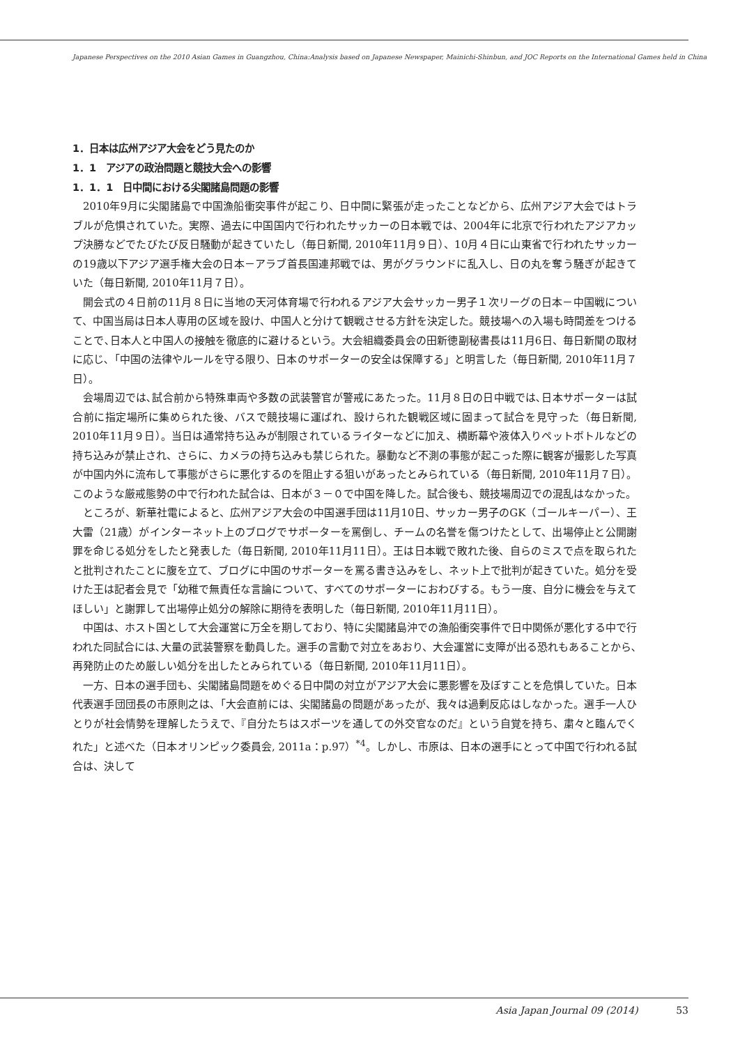Japanese Perspectives on the 2010 Asian Games in Guangzhou, China:Analysis based on Japanese Newspaper, Mainichi-Shinbun, and JOC Reports on the International Games held in China
1．日本は広州アジア大会をどう見たのか
1．1　アジアの政治問題と競技大会への影響
1．1．1　日中間における尖閣諸島問題の影響
2010年9月に尖閣諸島で中国漁船衝突事件が起こり、日中間に緊張が走ったことなどから、広州アジア大会ではトラブルが危惧されていた。実際、過去に中国国内で行われたサッカーの日本戦では、2004年に北京で行われたアジアカップ決勝などでたびたび反日騒動が起きていたし（毎日新聞, 2010年11月９日）、10月４日に山東省で行われたサッカーの19歳以下アジア選手権大会の日本－アラブ首長国連邦戦では、男がグラウンドに乱入し、日の丸を奪う騒ぎが起きていた（毎日新聞, 2010年11月７日）。
開会式の４日前の11月８日に当地の天河体育場で行われるアジア大会サッカー男子１次リーグの日本－中国戦について、中国当局は日本人専用の区域を設け、中国人と分けて観戦させる方針を決定した。競技場への入場も時間差をつけることで､日本人と中国人の接触を徹底的に避けるという。大会組織委員会の田新徳副秘書長は11月6日、毎日新聞の取材に応じ､「中国の法律やルールを守る限り、日本のサポーターの安全は保障する」と明言した（毎日新聞, 2010年11月７日）。
会場周辺では､試合前から特殊車両や多数の武装警官が警戒にあたった。11月８日の日中戦では､日本サポーターは試合前に指定場所に集められた後、バスで競技場に運ばれ、設けられた観戦区域に固まって試合を見守った（毎日新聞, 2010年11月９日）。当日は通常持ち込みが制限されているライターなどに加え、横断幕や液体入りペットボトルなどの持ち込みが禁止され、さらに、カメラの持ち込みも禁じられた。暴動など不測の事態が起こった際に観客が撮影した写真が中国内外に流布して事態がさらに悪化するのを阻止する狙いがあったとみられている（毎日新聞, 2010年11月７日）。このような厳戒態勢の中で行われた試合は、日本が３－０で中国を降した。試合後も、競技場周辺での混乱はなかった。
ところが、新華社電によると、広州アジア大会の中国選手団は11月10日、サッカー男子のGK（ゴールキーパー）、王大雷（21歳）がインターネット上のブログでサポーターを罵倒し、チームの名誉を傷つけたとして、出場停止と公開謝罪を命じる処分をしたと発表した（毎日新聞, 2010年11月11日）。王は日本戦で敗れた後、自らのミスで点を取られたと批判されたことに腹を立て、ブログに中国のサポーターを罵る書き込みをし、ネット上で批判が起きていた。処分を受けた王は記者会見で「幼稚で無責任な言論について、すべてのサポーターにおわびする。もう一度、自分に機会を与えてほしい」と謝罪して出場停止処分の解除に期待を表明した（毎日新聞, 2010年11月11日）。
中国は、ホスト国として大会運営に万全を期しており、特に尖閣諸島沖での漁船衝突事件で日中関係が悪化する中で行われた同試合には､大量の武装警察を動員した。選手の言動で対立をあおり、大会運営に支障が出る恐れもあることから､再発防止のため厳しい処分を出したとみられている（毎日新聞, 2010年11月11日）。
一方、日本の選手団も、尖閣諸島問題をめぐる日中間の対立がアジア大会に悪影響を及ぼすことを危惧していた。日本代表選手団団長の市原則之は､「大会直前には、尖閣諸島の問題があったが、我々は過剰反応はしなかった。選手一人ひとりが社会情勢を理解したうえで、『自分たちはスポーツを通しての外交官なのだ』という自覚を持ち、粛々と臨んでくれた」と述べた（日本オリンピック委員会, 2011a：p.97）<sup>*4</sup>。しかし、市原は、日本の選手にとって中国で行われる試合は、決して
Asia Japan Journal 09 (2014) 53